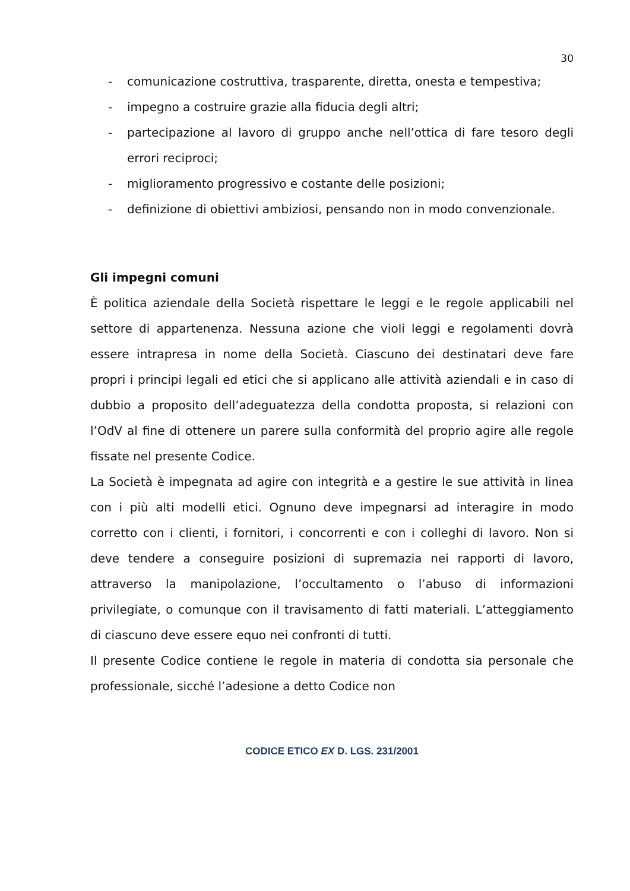30
- comunicazione costruttiva, trasparente, diretta, onesta e tempestiva;
- impegno a costruire grazie alla fiducia degli altri;
- partecipazione al lavoro di gruppo anche nell’ottica di fare tesoro degli errori reciproci;
- miglioramento progressivo e costante delle posizioni;
- definizione di obiettivi ambiziosi, pensando non in modo convenzionale.
Gli impegni comuni
È politica aziendale della Società rispettare le leggi e le regole applicabili nel settore di appartenenza. Nessuna azione che violi leggi e regolamenti dovrà essere intrapresa in nome della Società. Ciascuno dei destinatari deve fare propri i principi legali ed etici che si applicano alle attività aziendali e in caso di dubbio a proposito dell’adeguatezza della condotta proposta, si relazioni con l’OdV al fine di ottenere un parere sulla conformità del proprio agire alle regole fissate nel presente Codice.
La Società è impegnata ad agire con integrità e a gestire le sue attività in linea con i più alti modelli etici. Ognuno deve impegnarsi ad interagire in modo corretto con i clienti, i fornitori, i concorrenti e con i colleghi di lavoro. Non si deve tendere a conseguire posizioni di supremazia nei rapporti di lavoro, attraverso la manipolazione, l’occultamento o l’abuso di informazioni privilegiate, o comunque con il travisamento di fatti materiali. L’atteggiamento di ciascuno deve essere equo nei confronti di tutti.
Il presente Codice contiene le regole in materia di condotta sia personale che professionale, sicché l’adesione a detto Codice non
CODICE ETICO EX D. LGS. 231/2001